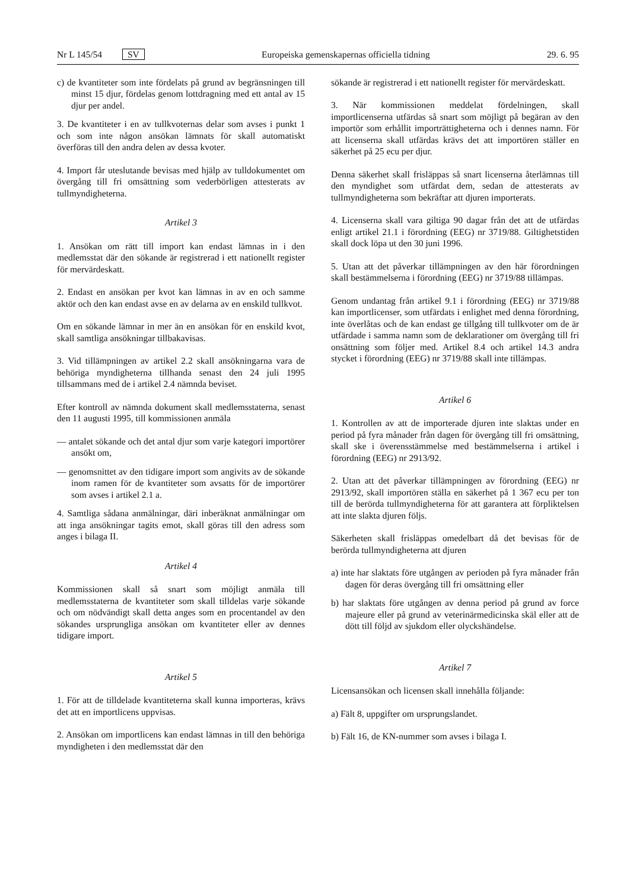Nr L 145/54 SV
Europeiska gemenskapernas officiella tidning
29. 6. 95
c) de kvantiteter som inte fördelats på grund av begränsningen till minst 15 djur, fördelas genom lottdragning med ett antal av 15 djur per andel.
3. De kvantiteter i en av tullkvoternas delar som avses i punkt 1 och som inte någon ansökan lämnats för skall automatiskt överföras till den andra delen av dessa kvoter.
4. Import får uteslutande bevisas med hjälp av tulldokumentet om övergång till fri omsättning som vederbörligen attesterats av tullmyndigheterna.
Artikel 3
1. Ansökan om rätt till import kan endast lämnas in i den medlemsstat där den sökande är registrerad i ett nationellt register för mervärdeskatt.
2. Endast en ansökan per kvot kan lämnas in av en och samme aktör och den kan endast avse en av delarna av en enskild tullkvot.
Om en sökande lämnar in mer än en ansökan för en enskild kvot, skall samtliga ansökningar tillbakavisas.
3. Vid tillämpningen av artikel 2.2 skall ansökningarna vara de behöriga myndigheterna tillhanda senast den 24 juli 1995 tillsammans med de i artikel 2.4 nämnda beviset.
Efter kontroll av nämnda dokument skall medlemsstaterna, senast den 11 augusti 1995, till kommissionen anmäla
— antalet sökande och det antal djur som varje kategori importörer ansökt om,
— genomsnittet av den tidigare import som angivits av de sökande inom ramen för de kvantiteter som avsatts för de importörer som avses i artikel 2.1 a.
4. Samtliga sådana anmälningar, däri inberäknat anmälningar om att inga ansökningar tagits emot, skall göras till den adress som anges i bilaga II.
Artikel 4
Kommissionen skall så snart som möjligt anmäla till medlemsstaterna de kvantiteter som skall tilldelas varje sökande och om nödvändigt skall detta anges som en procentandel av den sökandes ursprungliga ansökan om kvantiteter eller av dennes tidigare import.
Artikel 5
1. För att de tilldelade kvantiteterna skall kunna importeras, krävs det att en importlicens uppvisas.
2. Ansökan om importlicens kan endast lämnas in till den behöriga myndigheten i den medlemsstat där den
sökande är registrerad i ett nationellt register för mervärdeskatt.
3. När kommissionen meddelat fördelningen, skall importlicenserna utfärdas så snart som möjligt på begäran av den importör som erhållit importrättigheterna och i dennes namn. För att licenserna skall utfärdas krävs det att importören ställer en säkerhet på 25 ecu per djur.
Denna säkerhet skall frisläppas så snart licenserna återlämnas till den myndighet som utfärdat dem, sedan de attesterats av tullmyndigheterna som bekräftar att djuren importerats.
4. Licenserna skall vara giltiga 90 dagar från det att de utfärdas enligt artikel 21.1 i förordning (EEG) nr 3719/88. Giltighetstiden skall dock löpa ut den 30 juni 1996.
5. Utan att det påverkar tillämpningen av den här förordningen skall bestämmelserna i förordning (EEG) nr 3719/88 tillämpas.
Genom undantag från artikel 9.1 i förordning (EEG) nr 3719/88 kan importlicenser, som utfärdats i enlighet med denna förordning, inte överlåtas och de kan endast ge tillgång till tullkvoter om de är utfärdade i samma namn som de deklarationer om övergång till fri onsättning som följer med. Artikel 8.4 och artikel 14.3 andra stycket i förordning (EEG) nr 3719/88 skall inte tillämpas.
Artikel 6
1. Kontrollen av att de importerade djuren inte slaktas under en period på fyra månader från dagen för övergång till fri omsättning, skall ske i överensstämmelse med bestämmelserna i artikel i förordning (EEG) nr 2913/92.
2. Utan att det påverkar tillämpningen av förordning (EEG) nr 2913/92, skall importören ställa en säkerhet på 1 367 ecu per ton till de berörda tullmyndigheterna för att garantera att förpliktelsen att inte slakta djuren följs.
Säkerheten skall frisläppas omedelbart då det bevisas för de berörda tullmyndigheterna att djuren
a) inte har slaktats före utgången av perioden på fyra månader från dagen för deras övergång till fri omsättning eller
b) har slaktats före utgången av denna period på grund av force majeure eller på grund av veterinärmedicinska skäl eller att de dött till följd av sjukdom eller olyckshändelse.
Artikel 7
Licensansökan och licensen skall innehålla följande:
a) Fält 8, uppgifter om ursprungslandet.
b) Fält 16, de KN-nummer som avses i bilaga I.